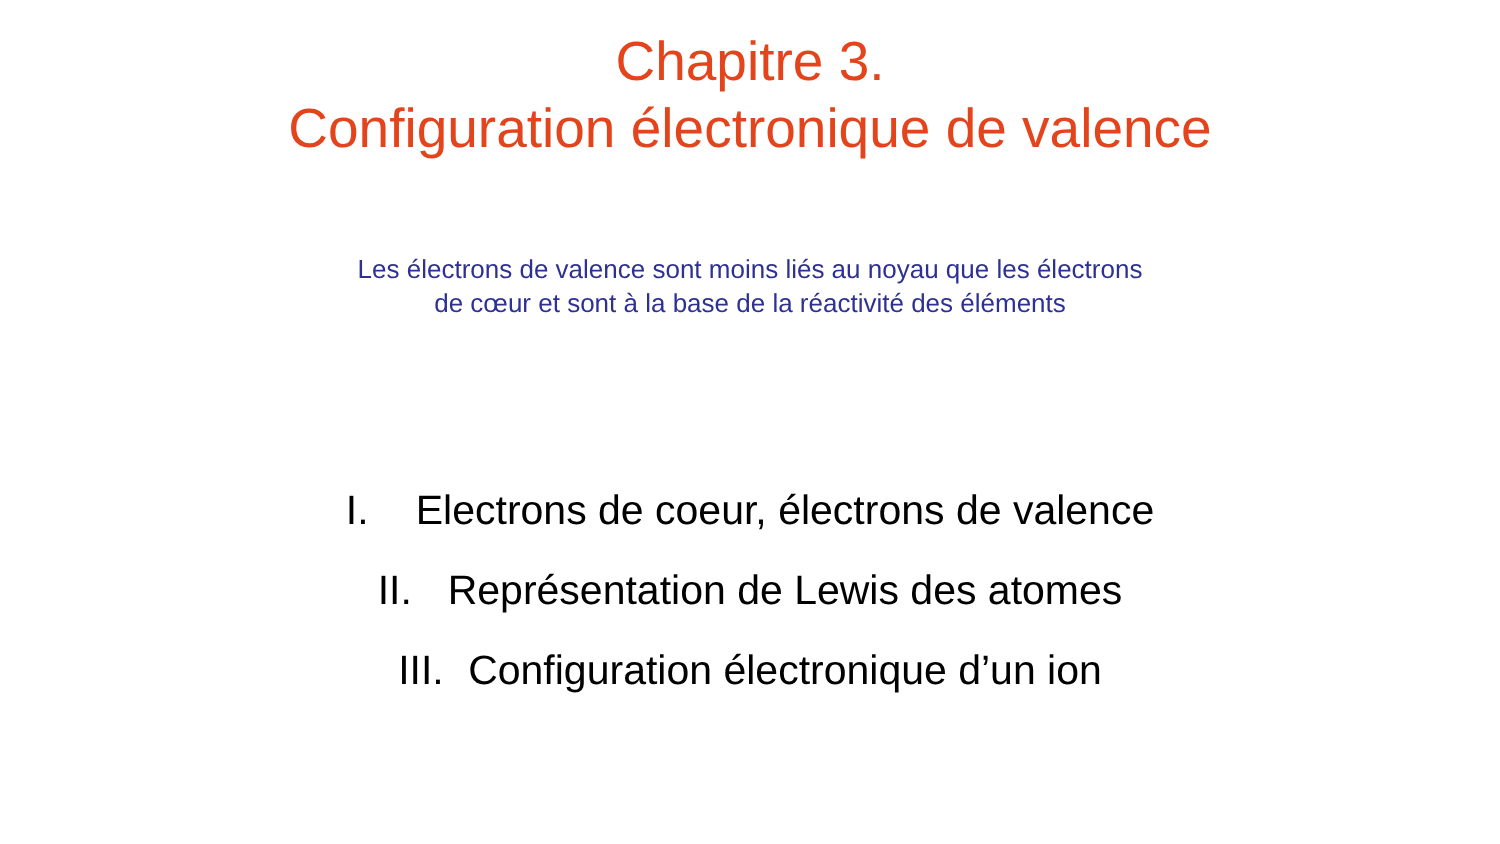Chapitre 3.
Configuration électronique de valence
Les électrons de valence sont moins liés au noyau que les électrons
de cœur et sont à la base de la réactivité des éléments
I. Electrons de coeur, électrons de valence
II. Représentation de Lewis des atomes
III. Configuration électronique d’un ion